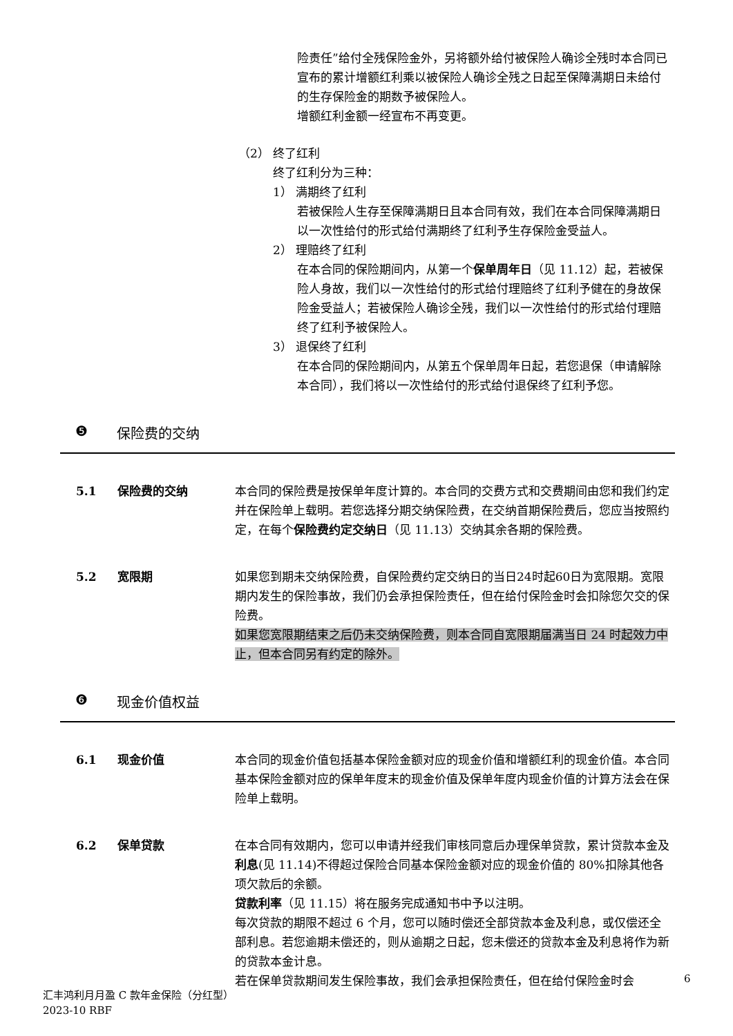险责任”给付全残保险金外，另将额外给付被保险人确诊全残时本合同已宣布的累计增额红利乘以被保险人确诊全残之日起至保障满期日未给付的生存保险金的期数予被保险人。
增额红利金额一经宣布不再变更。
（2） 终了红利
终了红利分为三种：
1） 满期终了红利
若被保险人生存至保障满期日且本合同有效，我们在本合同保障满期日以一次性给付的形式给付满期终了红利予生存保险金受益人。
2） 理赔终了红利
在本合同的保险期间内，从第一个保单周年日（见 11.12）起，若被保险人身故，我们以一次性给付的形式给付理赔终了红利予健在的身故保险金受益人；若被保险人确诊全残，我们以一次性给付的形式给付理赔终了红利予被保险人。
3） 退保终了红利
在本合同的保险期间内，从第五个保单周年日起，若您退保（申请解除本合同），我们将以一次性给付的形式给付退保终了红利予您。
❺ 保险费的交纳
5.1 保险费的交纳 本合同的保险费是按保单年度计算的。本合同的交费方式和交费期间由您和我们约定并在保险单上载明。若您选择分期交纳保险费，在交纳首期保险费后，您应当按照约定，在每个保险费约定交纳日（见 11.13）交纳其余各期的保险费。
5.2 宽限期 如果您到期未交纳保险费，自保险费约定交纳日的当日24时起60日为宽限期。宽限期内发生的保险事故，我们仍会承担保险责任，但在给付保险金时会扣除您欠交的保险费。
如果您宽限期结束之后仍未交纳保险费，则本合同自宽限期届满当日 24 时起效力中止，但本合同另有约定的除外。
❻ 现金价值权益
6.1 现金价值 本合同的现金价值包括基本保险金额对应的现金价值和增额红利的现金价值。本合同基本保险金额对应的保单年度末的现金价值及保单年度内现金价值的计算方法会在保险单上载明。
6.2 保单贷款 在本合同有效期内，您可以申请并经我们审核同意后办理保单贷款，累计贷款本金及利息(见 11.14)不得超过保险合同基本保险金额对应的现金价值的 80%扣除其他各项欠款后的余额。
贷款利率（见 11.15）将在服务完成通知书中予以注明。
每次贷款的期限不超过 6 个月，您可以随时偿还全部贷款本金及利息，或仅偿还全部利息。若您逾期未偿还的，则从逾期之日起，您未偿还的贷款本金及利息将作为新的贷款本金计息。
若在保单贷款期间发生保险事故，我们会承担保险责任，但在给付保险金时会
6
汇丰鸿利月月盈 C 款年金保险（分红型）
2023-10 RBF